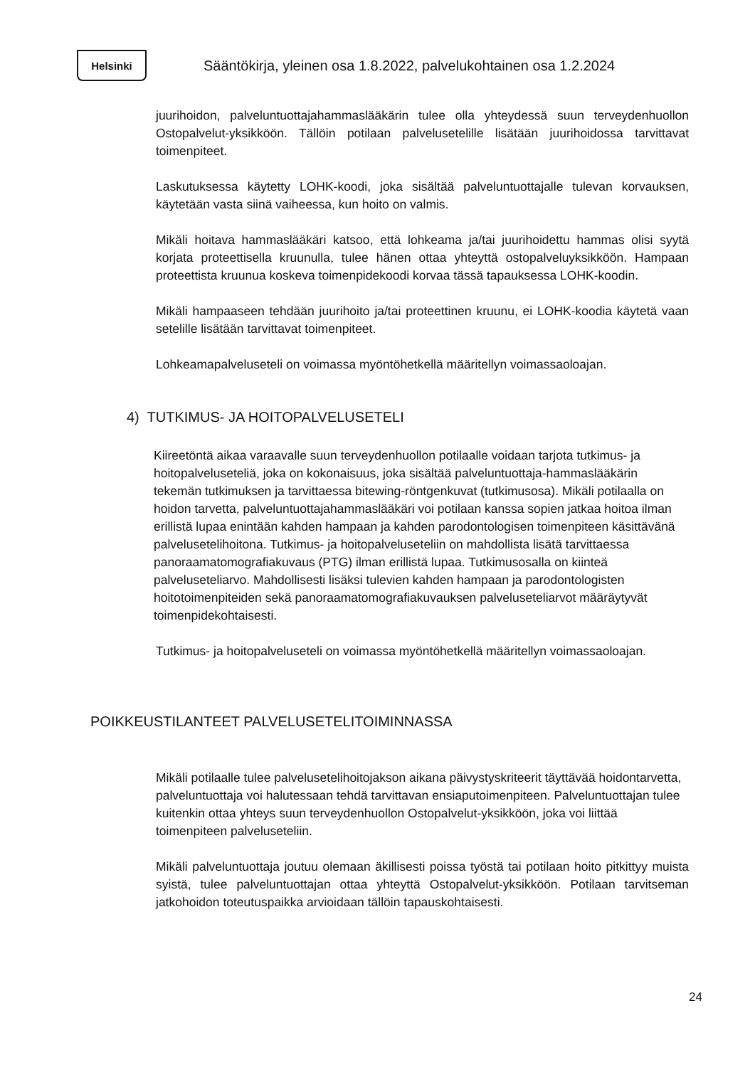Helsinki
Sääntökirja, yleinen osa 1.8.2022, palvelukohtainen osa 1.2.2024
juurihoidon, palveluntuottajahammaslääkärin tulee olla yhteydessä suun terveydenhuollon Ostopalvelut-yksikköön. Tällöin potilaan palvelusetelille lisätään juurihoidossa tarvittavat toimenpiteet.
Laskutuksessa käytetty LOHK-koodi, joka sisältää palveluntuottajalle tulevan korvauksen, käytetään vasta siinä vaiheessa, kun hoito on valmis.
Mikäli hoitava hammaslääkäri katsoo, että lohkeama ja/tai juurihoidettu hammas olisi syytä korjata proteettisella kruunulla, tulee hänen ottaa yhteyttä ostopalveluyksikköön. Hampaan proteettista kruunua koskeva toimenpidekoodi korvaa tässä tapauksessa LOHK-koodin.
Mikäli hampaaseen tehdään juurihoito ja/tai proteettinen kruunu, ei LOHK-koodia käytetä vaan setelille lisätään tarvittavat toimenpiteet.
Lohkeamapalveluseteli on voimassa myöntöhetkellä määritellyn voimassaoloajan.
4) TUTKIMUS- JA HOITOPALVELUSETELI
Kiireetöntä aikaa varaavalle suun terveydenhuollon potilaalle voidaan tarjota tutkimus- ja hoitopalveluseteliä, joka on kokonaisuus, joka sisältää palveluntuottaja-hammaslääkärin tekemän tutkimuksen ja tarvittaessa bitewing-röntgenkuvat (tutkimusosa). Mikäli potilaalla on hoidon tarvetta, palveluntuottajahammaslääkäri voi potilaan kanssa sopien jatkaa hoitoa ilman erillistä lupaa enintään kahden hampaan ja kahden parodontologisen toimenpiteen käsittävänä palvelusetelihoitona. Tutkimus- ja hoitopalveluseteliin on mahdollista lisätä tarvittaessa panoraamatomografiakuvaus (PTG) ilman erillistä lupaa. Tutkimusosalla on kiinteä palveluseteliarvo. Mahdollisesti lisäksi tulevien kahden hampaan ja parodontologisten hoitotoimenpiteiden sekä panoraamatomografiakuvauksen palveluseteliarvot määräytyvät toimenpidekohtaisesti.
Tutkimus- ja hoitopalveluseteli on voimassa myöntöhetkellä määritellyn voimassaoloajan.
POIKKEUSTILANTEET PALVELUSETELITOIMINNASSA
Mikäli potilaalle tulee palvelusetelihoitojakson aikana päivystyskriteerit täyttävää hoidontarvetta, palveluntuottaja voi halutessaan tehdä tarvittavan ensiaputoimenpiteen. Palveluntuottajan tulee kuitenkin ottaa yhteys suun terveydenhuollon Ostopalvelut-yksikköön, joka voi liittää toimenpiteen palveluseteliin.
Mikäli palveluntuottaja joutuu olemaan äkillisesti poissa työstä tai potilaan hoito pitkittyy muista syistä, tulee palveluntuottajan ottaa yhteyttä Ostopalvelut-yksikköön. Potilaan tarvitseman jatkohoidon toteutuspaikka arvioidaan tällöin tapauskohtaisesti.
24